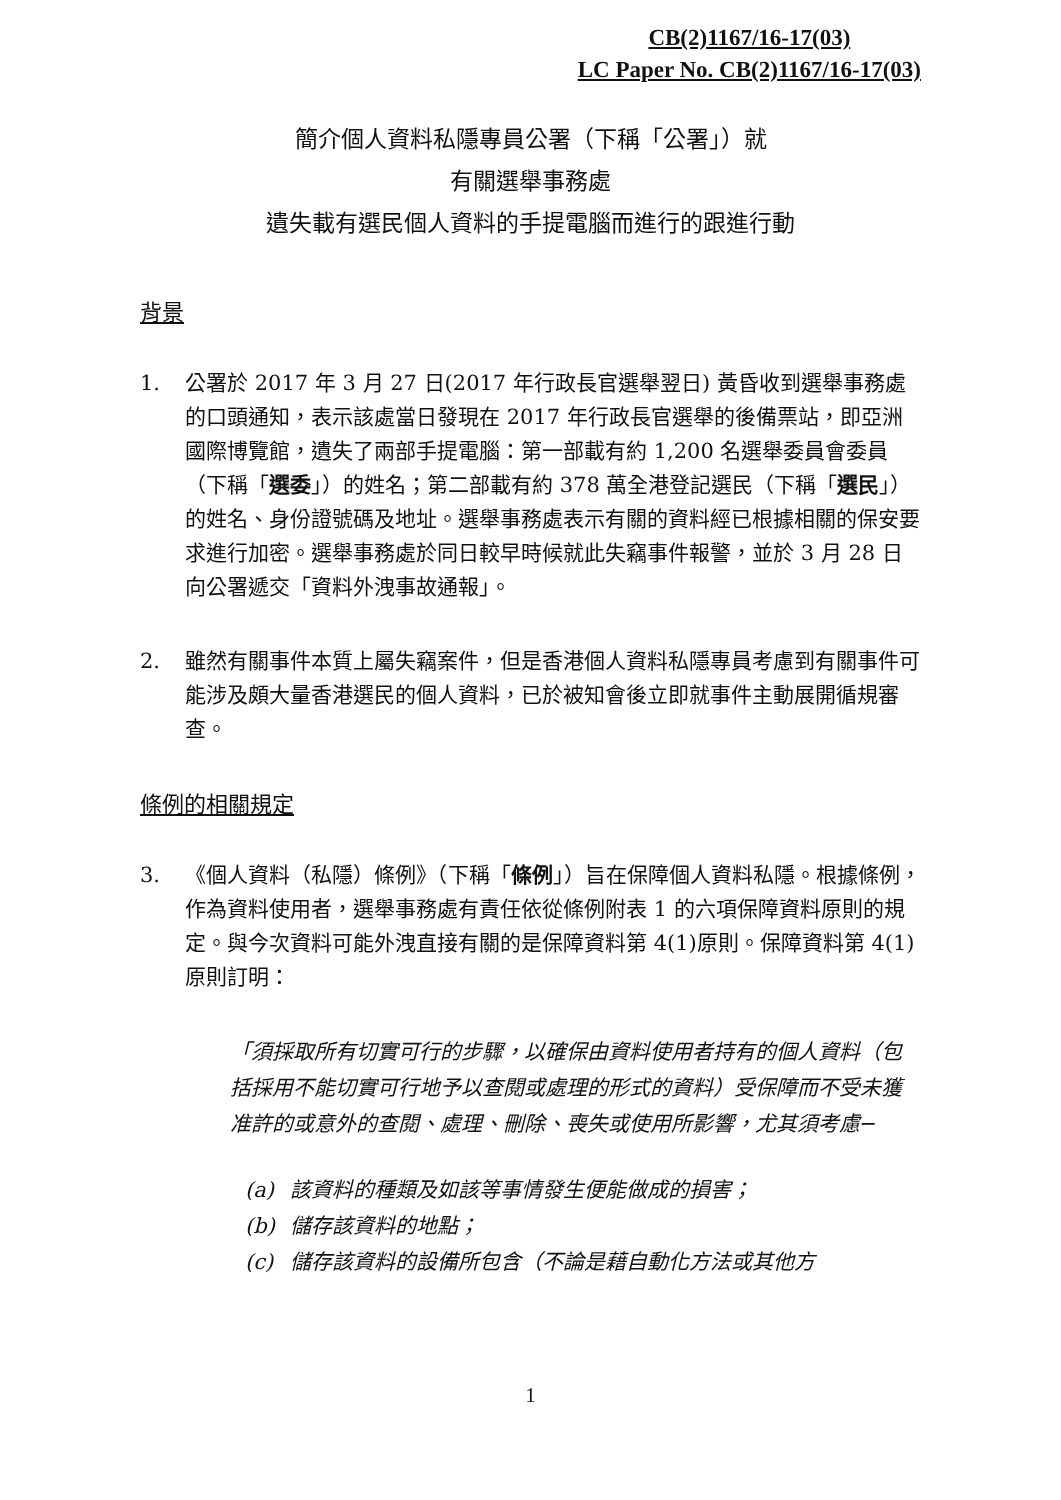CB(2)1167/16-17(03)
LC Paper No. CB(2)1167/16-17(03)
簡介個人資料私隱專員公署（下稱「公署」）就
有關選舉事務處
遺失載有選民個人資料的手提電腦而進行的跟進行動
背景
1. 公署於 2017 年 3 月 27 日(2017 年行政長官選舉翌日) 黃昏收到選舉事務處的口頭通知，表示該處當日發現在 2017 年行政長官選舉的後備票站，即亞洲國際博覽館，遺失了兩部手提電腦：第一部載有約 1,200 名選舉委員會委員（下稱「選委」）的姓名；第二部載有約 378 萬全港登記選民（下稱「選民」）的姓名、身份證號碼及地址。選舉事務處表示有關的資料經已根據相關的保安要求進行加密。選舉事務處於同日較早時候就此失竊事件報警，並於 3 月 28 日向公署遞交「資料外洩事故通報」。
2. 雖然有關事件本質上屬失竊案件，但是香港個人資料私隱專員考慮到有關事件可能涉及頗大量香港選民的個人資料，已於被知會後立即就事件主動展開循規審查。
條例的相關規定
3. 《個人資料（私隱）條例》（下稱「條例」）旨在保障個人資料私隱。根據條例，作為資料使用者，選舉事務處有責任依從條例附表 1 的六項保障資料原則的規定。與今次資料可能外洩直接有關的是保障資料第 4(1)原則。保障資料第 4(1)原則訂明：
「須採取所有切實可行的步驟，以確保由資料使用者持有的個人資料（包括採用不能切實可行地予以查閱或處理的形式的資料）受保障而不受未獲准許的或意外的查閱、處理、刪除、喪失或使用所影響，尤其須考慮─
(a) 該資料的種類及如該等事情發生便能做成的損害；
(b) 儲存該資料的地點；
(c) 儲存該資料的設備所包含（不論是藉自動化方法或其他方
1